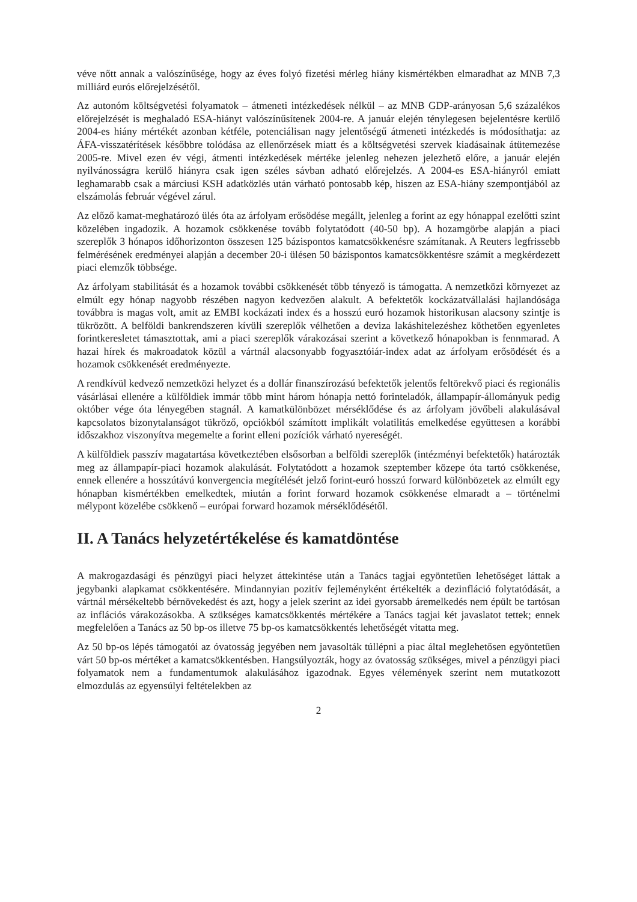véve nőtt annak a valószínűsége, hogy az éves folyó fizetési mérleg hiány kismértékben elmaradhat az MNB 7,3 milliárd eurós előrejelzésétől.
Az autonóm költségvetési folyamatok – átmeneti intézkedések nélkül – az MNB GDP-arányosan 5,6 százalékos előrejelzését is meghaladó ESA-hiányt valószínűsítenek 2004-re. A január elején ténylegesen bejelentésre kerülő 2004-es hiány mértékét azonban kétféle, potenciálisan nagy jelentőségű átmeneti intézkedés is módosíthatja: az ÁFA-visszatérítések későbbre tolódása az ellenőrzések miatt és a költségvetési szervek kiadásainak átütemezése 2005-re. Mivel ezen év végi, átmenti intézkedések mértéke jelenleg nehezen jelezhető előre, a január elején nyilvánosságra kerülő hiányra csak igen széles sávban adható előrejelzés. A 2004-es ESA-hiányról emiatt leghamarabb csak a márciusi KSH adatközlés után várható pontosabb kép, hiszen az ESA-hiány szempontjából az elszámolás február végével zárul.
Az előző kamat-meghatározó ülés óta az árfolyam erősödése megállt, jelenleg a forint az egy hónappal ezelőtti szint közelében ingadozik. A hozamok csökkenése tovább folytatódott (40-50 bp). A hozamgörbe alapján a piaci szereplők 3 hónapos időhorizonton összesen 125 bázispontos kamatcsökkenésre számítanak. A Reuters legfrissebb felmérésének eredményei alapján a december 20-i ülésen 50 bázispontos kamatcsökkentésre számít a megkérdezett piaci elemzők többsége.
Az árfolyam stabilitását és a hozamok további csökkenését több tényező is támogatta. A nemzetközi környezet az elmúlt egy hónap nagyobb részében nagyon kedvezően alakult. A befektetők kockázatvállalási hajlandósága továbbra is magas volt, amit az EMBI kockázati index és a hosszú euró hozamok historikusan alacsony szintje is tükrözött. A belföldi bankrendszeren kívüli szereplők vélhetően a deviza lakáshitelezéshez köthetően egyenletes forintkeresletet támasztottak, ami a piaci szereplők várakozásai szerint a következő hónapokban is fennmarad. A hazai hírek és makroadatok közül a vártnál alacsonyabb fogyasztóiár-index adat az árfolyam erősödését és a hozamok csökkenését eredményezte.
A rendkívül kedvező nemzetközi helyzet és a dollár finanszírozású befektetők jelentős feltörekvő piaci és regionális vásárlásai ellenére a külföldiek immár több mint három hónapja nettó forinteladók, állampapír-állományuk pedig október vége óta lényegében stagnál. A kamatkülönbözet mérséklődése és az árfolyam jövőbeli alakulásával kapcsolatos bizonytalanságot tükröző, opciókból számított implikált volatilitás emelkedése együttesen a korábbi időszakhoz viszonyítva megemelte a forint elleni pozíciók várható nyereségét.
A külföldiek passzív magatartása következtében elsősorban a belföldi szereplők (intézményi befektetők) határozták meg az állampapír-piaci hozamok alakulását. Folytatódott a hozamok szeptember közepe óta tartó csökkenése, ennek ellenére a hosszútávú konvergencia megítélését jelző forint-euró hosszú forward különbözetek az elmúlt egy hónapban kismértékben emelkedtek, miután a forint forward hozamok csökkenése elmaradt a – történelmi mélypont közelébe csökkenő – európai forward hozamok mérséklődésétől.
II. A Tanács helyzetértékelése és kamatdöntése
A makrogazdasági és pénzügyi piaci helyzet áttekintése után a Tanács tagjai egyöntetűen lehetőséget láttak a jegybanki alapkamat csökkentésére. Mindannyian pozitív fejleményként értékelték a dezinfláció folytatódását, a vártnál mérsékeltebb bérnövekedést és azt, hogy a jelek szerint az idei gyorsabb áremelkedés nem épült be tartósan az inflációs várakozásokba. A szükséges kamatcsökkentés mértékére a Tanács tagjai két javaslatot tettek; ennek megfelelően a Tanács az 50 bp-os illetve 75 bp-os kamatcsökkentés lehetőségét vitatta meg.
Az 50 bp-os lépés támogatói az óvatosság jegyében nem javasolták túllépni a piac által meglehetősen egyöntetűen várt 50 bp-os mértéket a kamatcsökkentésben. Hangsúlyozták, hogy az óvatosság szükséges, mivel a pénzügyi piaci folyamatok nem a fundamentumok alakulásához igazodnak. Egyes vélemények szerint nem mutatkozott elmozdulás az egyensúlyi feltételekben az
2